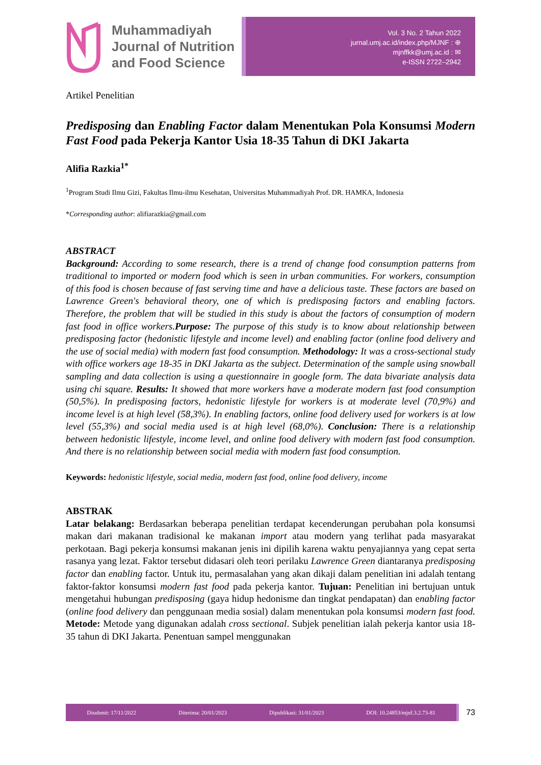Muhammadiyah
Journal of Nutrition
and Food Science
Vol. 3 No. 2 Tahun 2022
jurnal.umj.ac.id/index.php/MJNF : ⊕
mjnffkk@umj.ac.id : ✉
e-ISSN 2722–2942
Artikel Penelitian
Predisposing dan Enabling Factor dalam Menentukan Pola Konsumsi Modern Fast Food pada Pekerja Kantor Usia 18-35 Tahun di DKI Jakarta
Alifia Razkia<sup>1*</sup>
<sup>1</sup> Program Studi Ilmu Gizi, Fakultas Ilmu-ilmu Kesehatan, Universitas Muhammadiyah Prof. DR. HAMKA, Indonesia
*Corresponding author: alifiarazkia@gmail.com
ABSTRACT
Background: According to some research, there is a trend of change food consumption patterns from traditional to imported or modern food which is seen in urban communities. For workers, consumption of this food is chosen because of fast serving time and have a delicious taste. These factors are based on Lawrence Green's behavioral theory, one of which is predisposing factors and enabling factors. Therefore, the problem that will be studied in this study is about the factors of consumption of modern fast food in office workers.Purpose: The purpose of this study is to know about relationship between predisposing factor (hedonistic lifestyle and income level) and enabling factor (online food delivery and the use of social media) with modern fast food consumption. Methodology: It was a cross-sectional study with office workers age 18-35 in DKI Jakarta as the subject. Determination of the sample using snowball sampling and data collection is using a questionnaire in google form. The data bivariate analysis data using chi square. Results: It showed that more workers have a moderate modern fast food consumption (50,5%). In predisposing factors, hedonistic lifestyle for workers is at moderate level (70,9%) and income level is at high level (58,3%). In enabling factors, online food delivery used for workers is at low level (55,3%) and social media used is at high level (68,0%). Conclusion: There is a relationship between hedonistic lifestyle, income level, and online food delivery with modern fast food consumption. And there is no relationship between social media with modern fast food consumption.
Keywords: hedonistic lifestyle, social media, modern fast food, online food delivery, income
ABSTRAK
Latar belakang: Berdasarkan beberapa penelitian terdapat kecenderungan perubahan pola konsumsi makan dari makanan tradisional ke makanan import atau modern yang terlihat pada masyarakat perkotaan. Bagi pekerja konsumsi makanan jenis ini dipilih karena waktu penyajiannya yang cepat serta rasanya yang lezat. Faktor tersebut didasari oleh teori perilaku Lawrence Green diantaranya predisposing factor dan enabling factor. Untuk itu, permasalahan yang akan dikaji dalam penelitian ini adalah tentang faktor-faktor konsumsi modern fast food pada pekerja kantor. Tujuan: Penelitian ini bertujuan untuk mengetahui hubungan predisposing (gaya hidup hedonisme dan tingkat pendapatan) dan enabling factor (online food delivery dan penggunaan media sosial) dalam menentukan pola konsumsi modern fast food. Metode: Metode yang digunakan adalah cross sectional. Subjek penelitian ialah pekerja kantor usia 18-35 tahun di DKI Jakarta. Penentuan sampel menggunakan
Disubmit: 17/11/2022 Diterima: 20/01/2023 Dipublikasi: 31/01/2023 DOI: 10.24853/mjnf.3.2.73-81
73